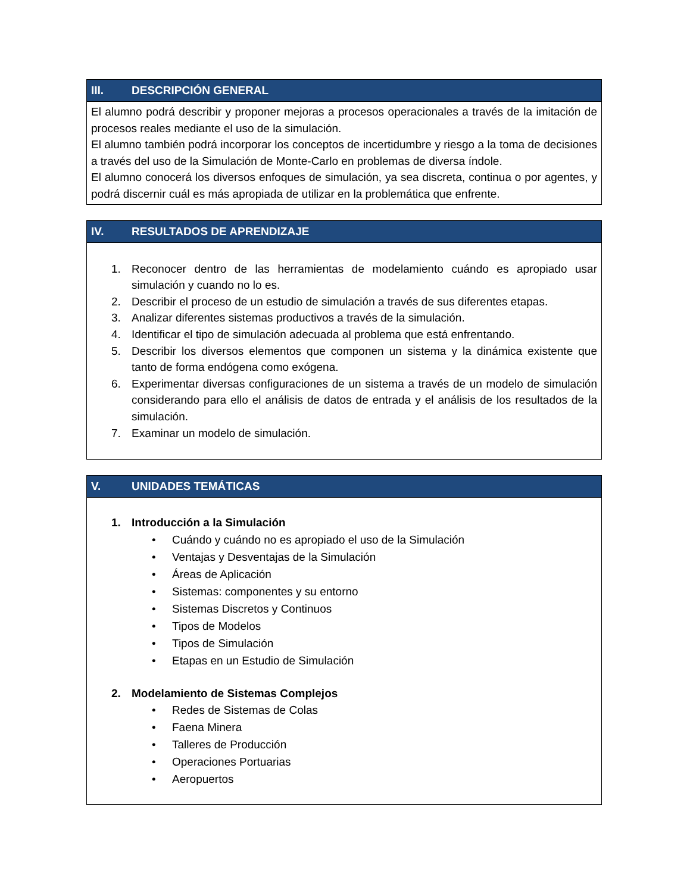III. DESCRIPCIÓN GENERAL
El alumno podrá describir y proponer mejoras a procesos operacionales a través de la imitación de procesos reales mediante el uso de la simulación.
El alumno también podrá incorporar los conceptos de incertidumbre y riesgo a la toma de decisiones a través del uso de la Simulación de Monte-Carlo en problemas de diversa índole.
El alumno conocerá los diversos enfoques de simulación, ya sea discreta, continua o por agentes, y podrá discernir cuál es más apropiada de utilizar en la problemática que enfrente.
IV. RESULTADOS DE APRENDIZAJE
1. Reconocer dentro de las herramientas de modelamiento cuándo es apropiado usar simulación y cuando no lo es.
2. Describir el proceso de un estudio de simulación a través de sus diferentes etapas.
3. Analizar diferentes sistemas productivos a través de la simulación.
4. Identificar el tipo de simulación adecuada al problema que está enfrentando.
5. Describir los diversos elementos que componen un sistema y la dinámica existente que tanto de forma endógena como exógena.
6. Experimentar diversas configuraciones de un sistema a través de un modelo de simulación considerando para ello el análisis de datos de entrada y el análisis de los resultados de la simulación.
7. Examinar un modelo de simulación.
V. UNIDADES TEMÁTICAS
1. Introducción a la Simulación
• Cuándo y cuándo no es apropiado el uso de la Simulación
• Ventajas y Desventajas de la Simulación
• Áreas de Aplicación
• Sistemas: componentes y su entorno
• Sistemas Discretos y Continuos
• Tipos de Modelos
• Tipos de Simulación
• Etapas en un Estudio de Simulación
2. Modelamiento de Sistemas Complejos
• Redes de Sistemas de Colas
• Faena Minera
• Talleres de Producción
• Operaciones Portuarias
• Aeropuertos